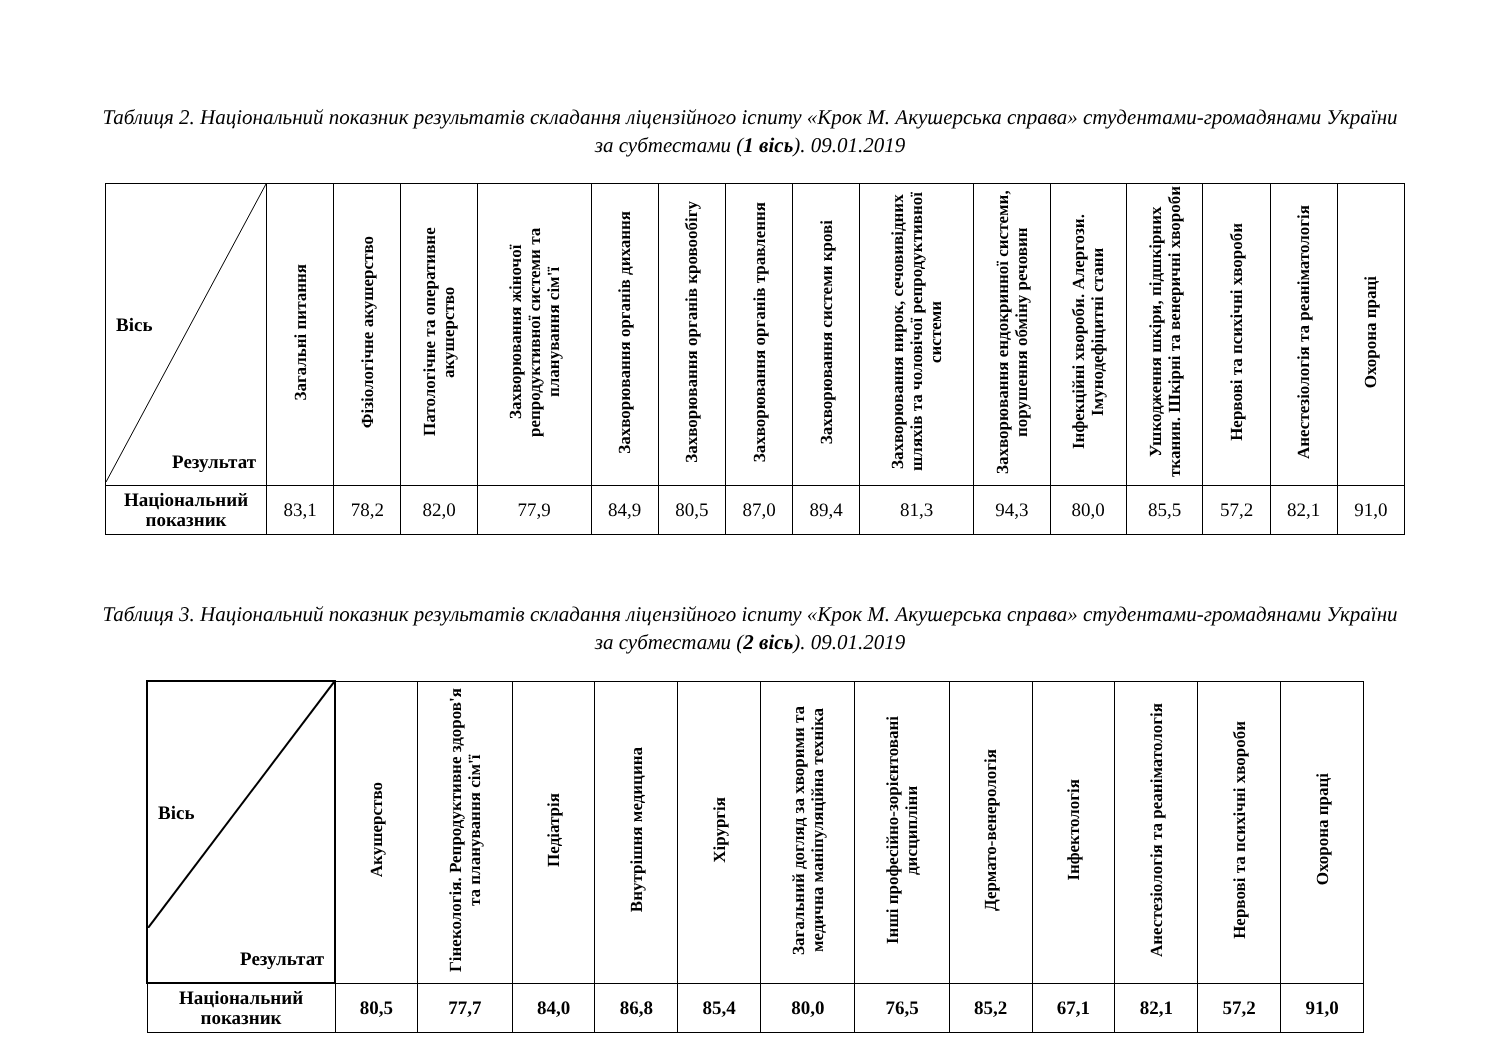Таблиця 2. Національний показник результатів складання ліцензійного іспиту «Крок М. Акушерська справа» студентами-громадянами України за субтестами (1 вісь). 09.01.2019
| Вісь Результат | Загальні питання | Фізіологічне акушерство | Патологічне та оперативне акушерство | Захворювання жіночої репродуктивної системи та планування сім'ї | Захворювання органів дихання | Захворювання органів кровообігу | Захворювання органів травлення | Захворювання системи крові | Захворювання нирок, сечовивідних шляхів та чоловічої репродуктивної системи | Захворювання ендокринної системи, порушення обміну речовин | Інфекційні хвороби. Алергози. Імунодефіцитні стани | Ушкодження шкіри, підшкірних тканин. Шкірні та венеричні хвороби | Нервові та психічні хвороби | Анестезіологія та реаніматологія | Охорона праці |
| --- | --- | --- | --- | --- | --- | --- | --- | --- | --- | --- | --- | --- | --- | --- | --- |
| Національний показник | 83,1 | 78,2 | 82,0 | 77,9 | 84,9 | 80,5 | 87,0 | 89,4 | 81,3 | 94,3 | 80,0 | 85,5 | 57,2 | 82,1 | 91,0 |
Таблиця 3. Національний показник результатів складання ліцензійного іспиту «Крок М. Акушерська справа» студентами-громадянами України за субтестами (2 вісь). 09.01.2019
| Вісь Результат | Акушерство | Гінекологія. Репродуктивне здоров'я та планування сім'ї | Педіатрія | Внутрішня медицина | Хірургія | Загальний догляд за хворими та медична маніпуляційна техніка | Інші професійно-зорієнтовані дисципліни | Дермато-венерологія | Інфектологія | Анестезіологія та реаніматологія | Нервові та психічні хвороби | Охорона праці |
| --- | --- | --- | --- | --- | --- | --- | --- | --- | --- | --- | --- | --- |
| Національний показник | 80,5 | 77,7 | 84,0 | 86,8 | 85,4 | 80,0 | 76,5 | 85,2 | 67,1 | 82,1 | 57,2 | 91,0 |